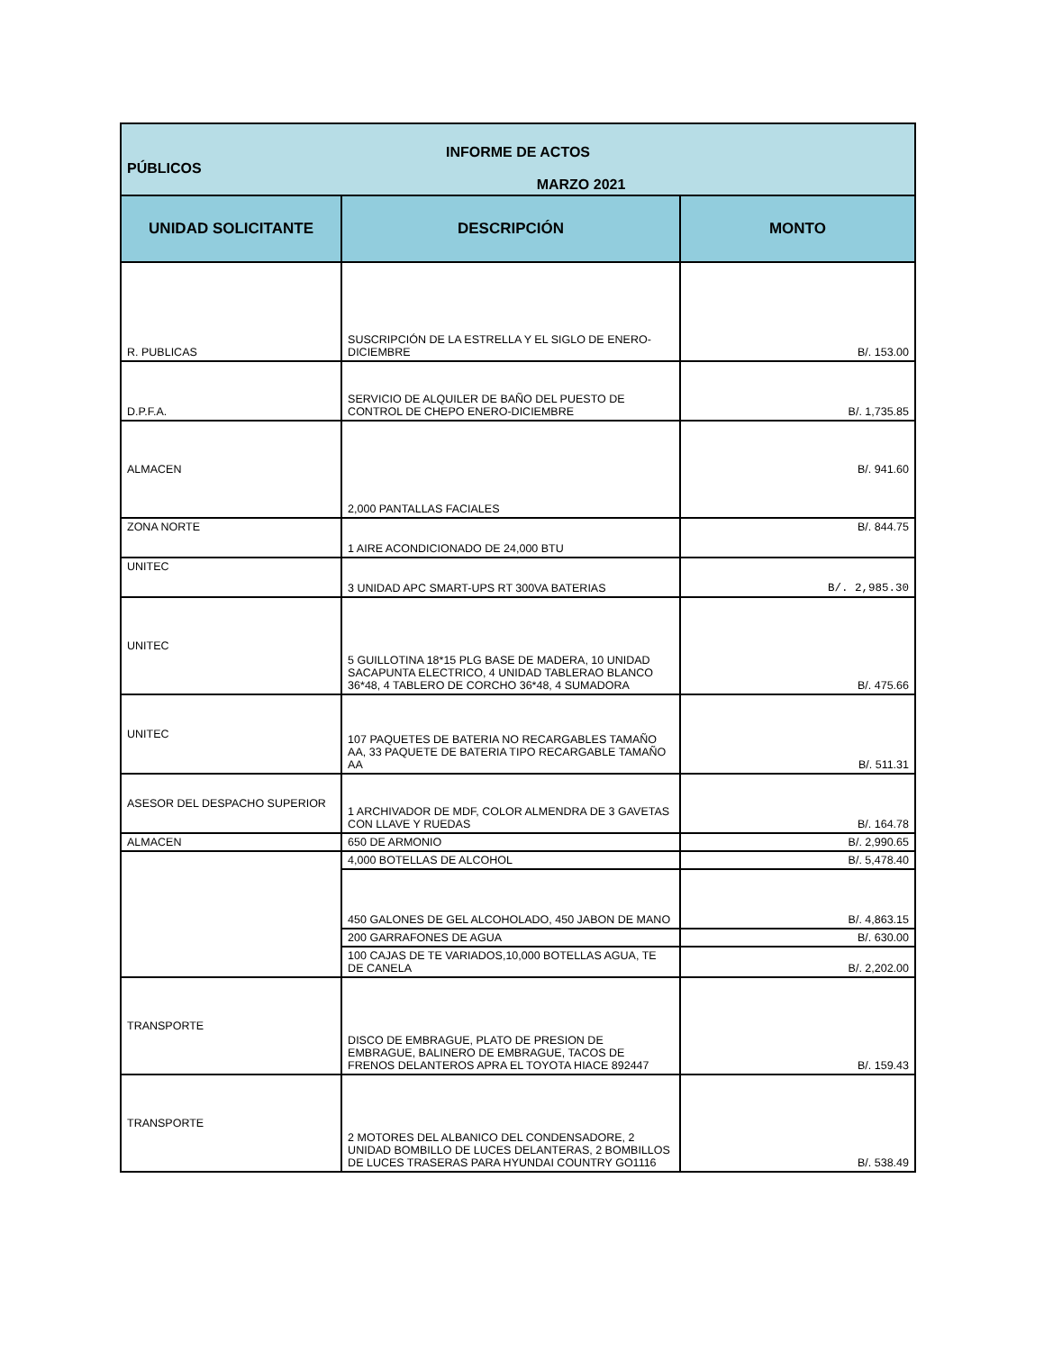| INFORME DE ACTOS PÚBLICOS MARZO 2021 | | |
| UNIDAD SOLICITANTE | DESCRIPCIÓN | MONTO |
| R. PUBLICAS | SUSCRIPCIÓN DE LA ESTRELLA Y EL SIGLO DE ENERO-DICIEMBRE | B/. 153.00 |
| D.P.F.A. | SERVICIO DE ALQUILER DE BAÑO DEL PUESTO DE CONTROL DE CHEPO ENERO-DICIEMBRE | B/. 1,735.85 |
| ALMACEN | 2,000 PANTALLAS FACIALES | B/. 941.60 |
| ZONA NORTE | 1 AIRE ACONDICIONADO DE 24,000 BTU | B/. 844.75 |
| UNITEC | 3 UNIDAD APC SMART-UPS RT 300VA BATERIAS | B/. 2,985.30 |
| UNITEC | 5 GUILLOTINA 18*15 PLG BASE DE MADERA, 10 UNIDAD SACAPUNTA ELECTRICO, 4 UNIDAD TABLERAO BLANCO 36*48, 4 TABLERO DE CORCHO 36*48, 4 SUMADORA | B/. 475.66 |
| UNITEC | 107 PAQUETES DE BATERIA NO RECARGABLES TAMAÑO AA, 33 PAQUETE DE BATERIA TIPO RECARGABLE TAMAÑO AA | B/. 511.31 |
| ASESOR DEL DESPACHO SUPERIOR | 1 ARCHIVADOR DE MDF, COLOR ALMENDRA DE 3 GAVETAS CON LLAVE Y RUEDAS | B/. 164.78 |
| ALMACEN | 650 DE ARMONIO | B/. 2,990.65 |
| | 4,000 BOTELLAS DE ALCOHOL | B/. 5,478.40 |
| | 450 GALONES DE GEL ALCOHOLADO, 450 JABON DE MANO | B/. 4,863.15 |
| | 200 GARRAFONES DE AGUA | B/. 630.00 |
| | 100 CAJAS DE TE VARIADOS,10,000 BOTELLAS AGUA, TE DE CANELA | B/. 2,202.00 |
| TRANSPORTE | DISCO DE EMBRAGUE, PLATO DE PRESION DE EMBRAGUE, BALINERO DE EMBRAGUE, TACOS DE FRENOS DELANTEROS APRA EL TOYOTA HIACE 892447 | B/. 159.43 |
| TRANSPORTE | 2 MOTORES DEL ALBANICO DEL CONDENSADORE, 2 UNIDAD BOMBILLO DE LUCES DELANTERAS, 2 BOMBILLOS DE LUCES TRASERAS PARA HYUNDAI COUNTRY GO1116 | B/. 538.49 |